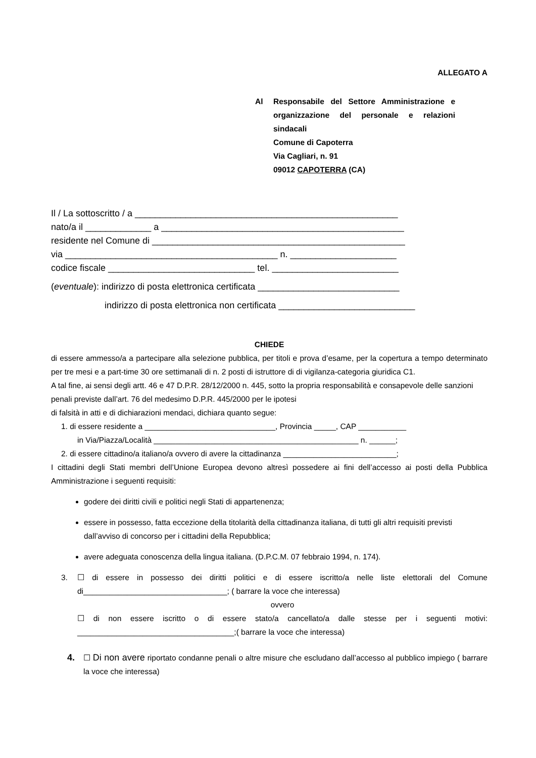ALLEGATO A
Al Responsabile del Settore Amministrazione e organizzazione del personale e relazioni sindacali
Comune di Capoterra
Via Cagliari, n. 91
09012 CAPOTERRA (CA)
Il / La sottoscritto / a ____________________________________________________
nato/a il _____________ a ________________________________________________
residente nel Comune di __________________________________________________
via __________________________________________ n. _____________________
codice fiscale _____________________________ tel. _________________________
(eventuale): indirizzo di posta elettronica certificata ____________________________
indirizzo di posta elettronica non certificata ___________________________
CHIEDE
di essere ammesso/a a partecipare alla selezione pubblica, per titoli e prova d’esame, per la copertura a tempo determinato per tre mesi e a part-time 30 ore settimanali di n. 2 posti di istruttore di di vigilanza-categoria giuridica C1.
A tal fine, ai sensi degli artt. 46 e 47 D.P.R. 28/12/2000 n. 445, sotto la propria responsabilità e consapevole delle sanzioni penali previste dall’art. 76 del medesimo D.P.R. 445/2000 per le ipotesi
di falsità in atti e di dichiarazioni mendaci, dichiara quanto segue:
1. di essere residente a ______________________________, Provincia _____, CAP ___________
in Via/Piazza/Località _______________________________________________ n. ______;
2. di essere cittadino/a italiano/a ovvero di avere la cittadinanza __________________________;
I cittadini degli Stati membri dell’Unione Europea devono altresì possedere ai fini dell’accesso ai posti della Pubblica Amministrazione i seguenti requisiti:
godere dei diritti civili e politici negli Stati di appartenenza;
essere in possesso, fatta eccezione della titolarità della cittadinanza italiana, di tutti gli altri requisiti previsti dall’avviso di concorso per i cittadini della Repubblica;
avere adeguata conoscenza della lingua italiana. (D.P.C.M. 07 febbraio 1994, n. 174).
3. ☐ di essere in possesso dei diritti politici e di essere iscritto/a nelle liste elettorali del Comune di_________________________________; ( barrare la voce che interessa)
ovvero
☐ di non essere iscritto o di essere stato/a cancellato/a dalle stesse per i seguenti motivi: ____________________________________;( barrare la voce che interessa)
4.
☐ Di non avere riportato condanne penali o altre misure che escludano dall’accesso al pubblico impiego ( barrare la voce che interessa)